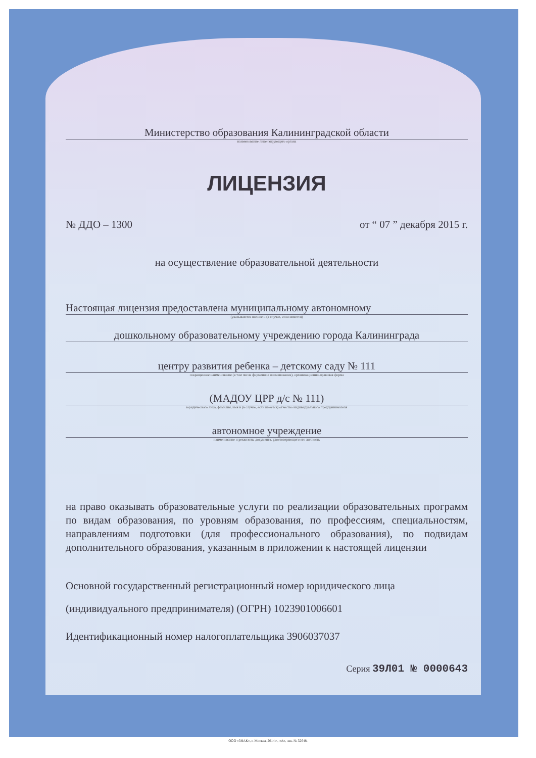Министерство образования Калининградской области
наименование лицензирующего органа
ЛИЦЕНЗИЯ
№ ДДО – 1300 от “ 07 ” декабря 2015 г.
на осуществление образовательной деятельности
Настоящая лицензия предоставлена муниципальному автономному
(указываются полное и (в случае, если имеется)
дошкольному образовательному учреждению города Калининграда
центру развития ребенка – детскому саду № 111
сокращенное наименование (в том числе фирменное наименование), организационно-правовая форма
(МАДОУ ЦРР д/с № 111)
юридического лица, фамилия, имя и (в случае, если имеется) отчество индивидуального предпринимателя
автономное учреждение
наименование и реквизиты документа, удостоверяющего его личность
на право оказывать образовательные услуги по реализации образовательных программ по видам образования, по уровням образования, по профессиям, специальностям, направлениям подготовки (для профессионального образования), по подвидам дополнительного образования, указанным в приложении к настоящей лицензии
Основной государственный регистрационный номер юридического лица (индивидуального предпринимателя) (ОГРН) 1023901006601
Идентификационный номер налогоплательщика 3906037037
Серия 39Л01 № 0000643
ООО «ЗНАК», г. Москва, 2014 г., «А», зак. № 32648.